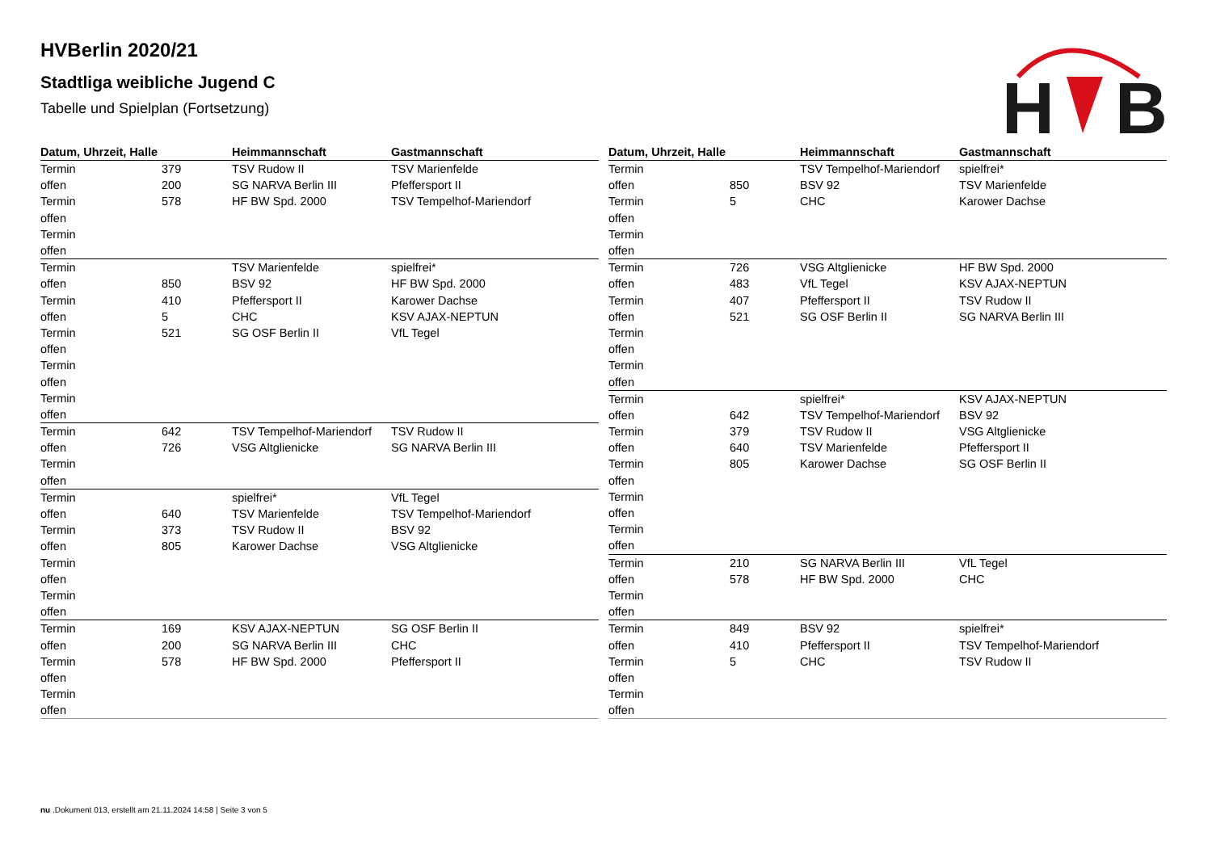HVBerlin 2020/21
Stadtliga weibliche Jugend C
Tabelle und Spielplan (Fortsetzung)
H
B
| Datum, Uhrzeit, Halle | | Heimmannschaft | Gastmannschaft |
| --- | --- | --- | --- |
| Termin | 379 | TSV Rudow II | TSV Marienfelde |
| offen | 200 | SG NARVA Berlin III | Pfeffersport II |
| Termin | 578 | HF BW Spd. 2000 | TSV Tempelhof-Mariendorf |
| offen | | | |
| Termin | | | |
| offen | | | |
| Termin | | TSV Marienfelde | spielfrei* |
| offen | 850 | BSV 92 | HF BW Spd. 2000 |
| Termin | 410 | Pfeffersport II | Karower Dachse |
| offen | 5 | CHC | KSV AJAX-NEPTUN |
| Termin | 521 | SG OSF Berlin II | VfL Tegel |
| offen | | | |
| Termin | | | |
| offen | | | |
| Termin | | | |
| offen | | | |
| Termin | 642 | TSV Tempelhof-Mariendorf | TSV Rudow II |
| offen | 726 | VSG Altglienicke | SG NARVA Berlin III |
| Termin | | | |
| offen | | | |
| Termin | | spielfrei* | VfL Tegel |
| offen | 640 | TSV Marienfelde | TSV Tempelhof-Mariendorf |
| Termin | 373 | TSV Rudow II | BSV 92 |
| offen | 805 | Karower Dachse | VSG Altglienicke |
| Termin | | | |
| offen | | | |
| Termin | | | |
| offen | | | |
| Termin | 169 | KSV AJAX-NEPTUN | SG OSF Berlin II |
| offen | 200 | SG NARVA Berlin III | CHC |
| Termin | 578 | HF BW Spd. 2000 | Pfeffersport II |
| offen | | | |
| Termin | | | |
| offen | | | |
| Datum, Uhrzeit, Halle | | Heimmannschaft | Gastmannschaft |
| --- | --- | --- | --- |
| Termin | | TSV Tempelhof-Mariendorf | spielfrei* |
| offen | 850 | BSV 92 | TSV Marienfelde |
| Termin | 5 | CHC | Karower Dachse |
| offen | | | |
| Termin | | | |
| offen | | | |
| Termin | 726 | VSG Altglienicke | HF BW Spd. 2000 |
| offen | 483 | VfL Tegel | KSV AJAX-NEPTUN |
| Termin | 407 | Pfeffersport II | TSV Rudow II |
| offen | 521 | SG OSF Berlin II | SG NARVA Berlin III |
| Termin | | | |
| offen | | | |
| Termin | | | |
| offen | | | |
| Termin | | spielfrei* | KSV AJAX-NEPTUN |
| offen | 642 | TSV Tempelhof-Mariendorf | BSV 92 |
| Termin | 379 | TSV Rudow II | VSG Altglienicke |
| offen | 640 | TSV Marienfelde | Pfeffersport II |
| Termin | 805 | Karower Dachse | SG OSF Berlin II |
| offen | | | |
| Termin | | | |
| offen | | | |
| Termin | | | |
| offen | | | |
| Termin | 210 | SG NARVA Berlin III | VfL Tegel |
| offen | 578 | HF BW Spd. 2000 | CHC |
| Termin | | | |
| offen | | | |
| Termin | 849 | BSV 92 | spielfrei* |
| offen | 410 | Pfeffersport II | TSV Tempelhof-Mariendorf |
| Termin | 5 | CHC | TSV Rudow II |
| offen | | | |
| Termin | | | |
| offen | | | |
nu .Dokument 013, erstellt am 21.11.2024 14:58 | Seite 3 von 5